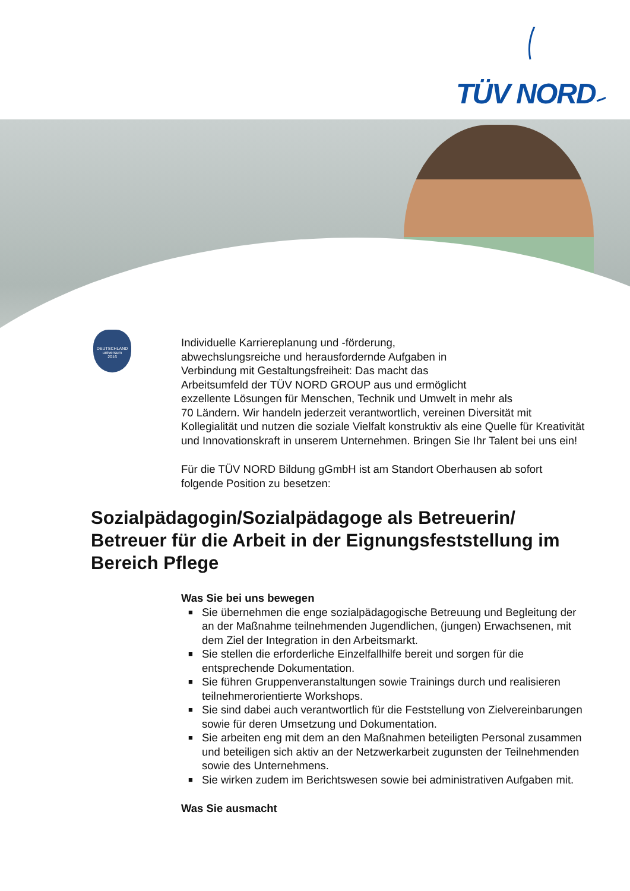TÜV NORD
DEUTSCHLAND
universum
2016
Individuelle Karriereplanung und -förderung,
abwechslungsreiche und herausfordernde Aufgaben in
Verbindung mit Gestaltungsfreiheit: Das macht das
Arbeitsumfeld der TÜV NORD GROUP aus und ermöglicht
exzellente Lösungen für Menschen, Technik und Umwelt in mehr als
70 Ländern. Wir handeln jederzeit verantwortlich, vereinen Diversität mit Kollegialität und nutzen die soziale Vielfalt konstruktiv als eine Quelle für Kreativität und Innovationskraft in unserem Unternehmen. Bringen Sie Ihr Talent bei uns ein!
Für die TÜV NORD Bildung gGmbH ist am Standort Oberhausen ab sofort folgende Position zu besetzen:
Sozialpädagogin/Sozialpädagoge als Betreuerin/ Betreuer für die Arbeit in der Eignungsfeststellung im Bereich Pflege
Was Sie bei uns bewegen
■ Sie übernehmen die enge sozialpädagogische Betreuung und Begleitung der an der Maßnahme teilnehmenden Jugendlichen, (jungen) Erwachsenen, mit dem Ziel der Integration in den Arbeitsmarkt.
■ Sie stellen die erforderliche Einzelfallhilfe bereit und sorgen für die entsprechende Dokumentation.
■ Sie führen Gruppenveranstaltungen sowie Trainings durch und realisieren teilnehmerorientierte Workshops.
■ Sie sind dabei auch verantwortlich für die Feststellung von Zielvereinbarungen sowie für deren Umsetzung und Dokumentation.
■ Sie arbeiten eng mit dem an den Maßnahmen beteiligten Personal zusammen und beteiligen sich aktiv an der Netzwerkarbeit zugunsten der Teilnehmenden sowie des Unternehmens.
■ Sie wirken zudem im Berichtswesen sowie bei administrativen Aufgaben mit.
Was Sie ausmacht